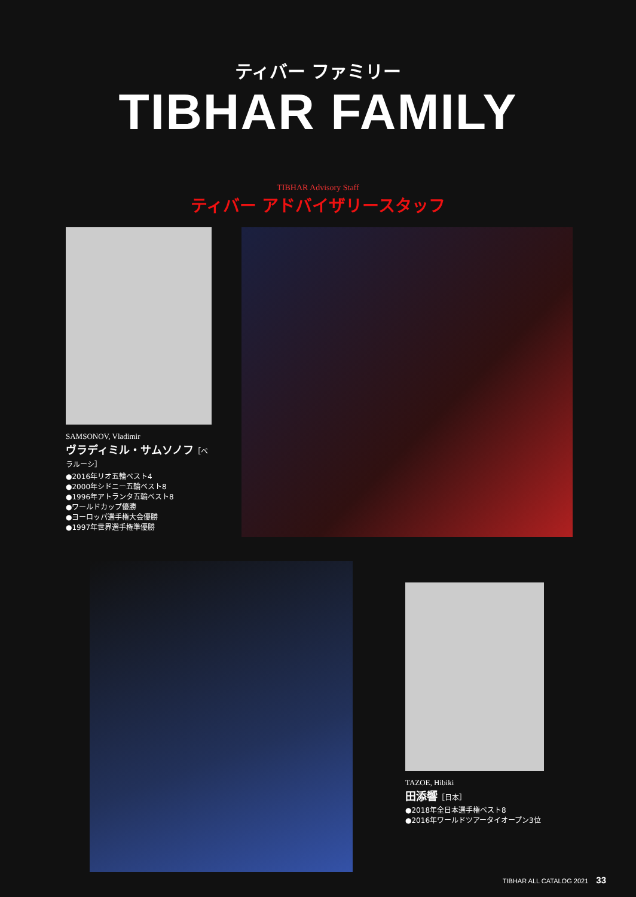ティバー ファミリー
TIBHAR FAMILY
TIBHAR Advisory Staff
ティバー アドバイザリースタッフ
SAMSONOV, Vladimir
ヴラディミル・サムソノフ［ベラルーシ］
●2016年リオ五輪ベスト4
●2000年シドニー五輪ベスト8
●1996年アトランタ五輪ベスト8
●ワールドカップ優勝
●ヨーロッパ選手権大会優勝
●1997年世界選手権準優勝
TAZOE, Hibiki
田添響［日本］
●2018年全日本選手権ベスト8
●2016年ワールドツアータイオープン3位
TIBHAR ALL CATALOG 2021 33